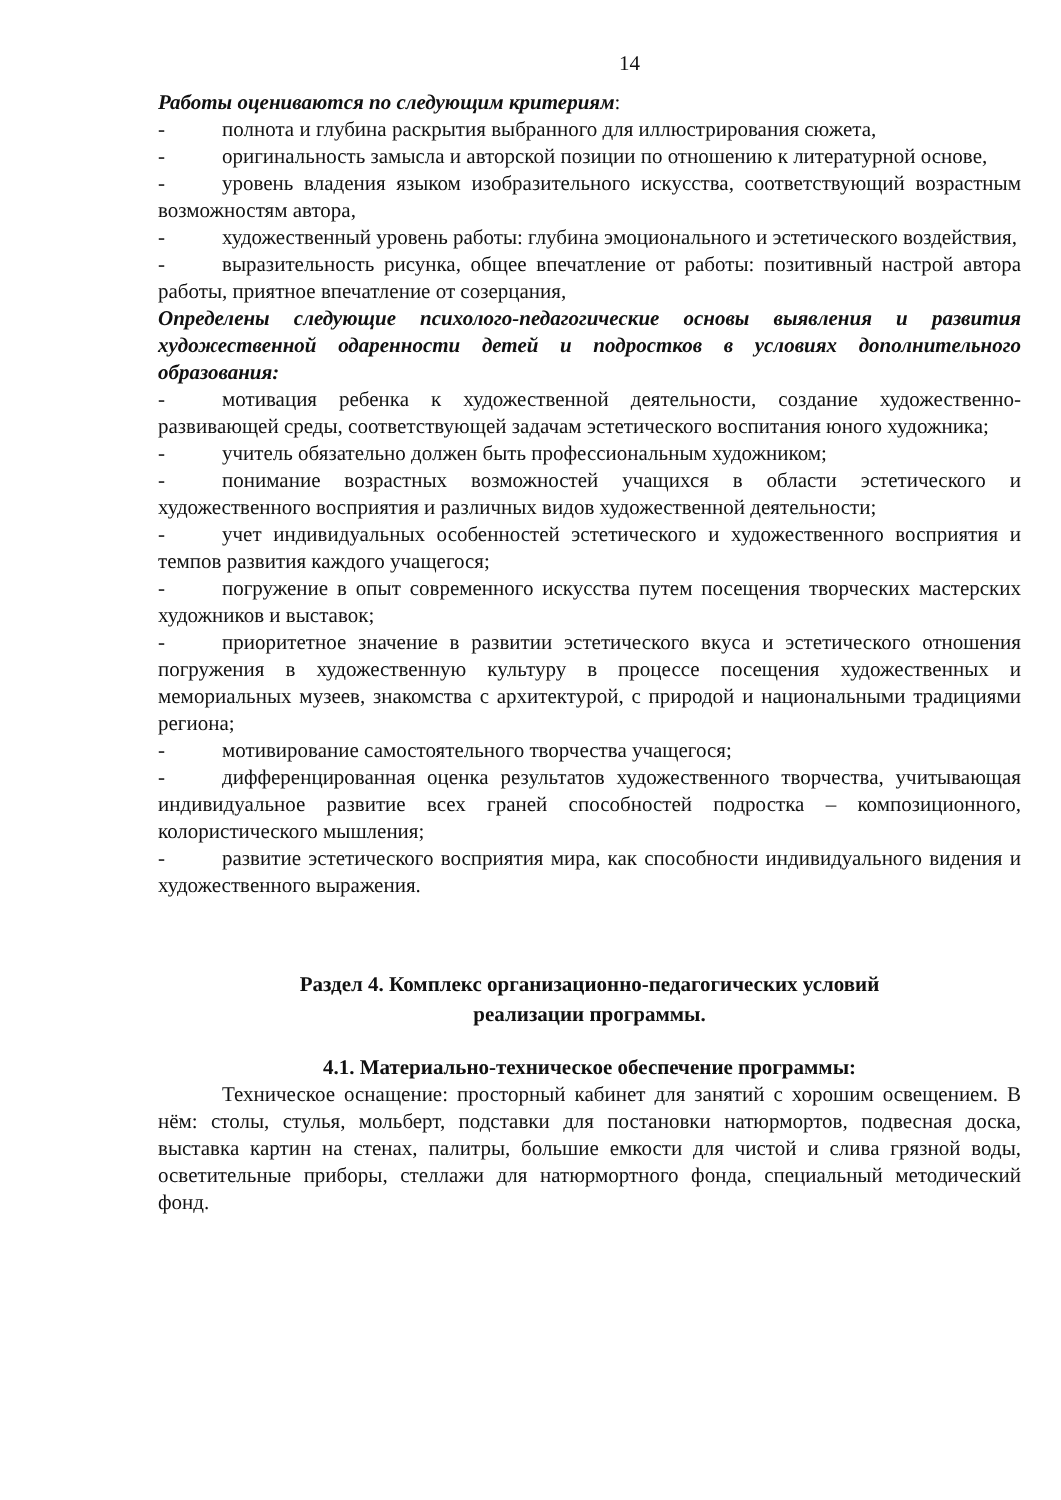14
Работы оцениваются по следующим критериям:
- полнота и глубина раскрытия выбранного для иллюстрирования сюжета,
- оригинальность замысла и авторской позиции по отношению к литературной основе,
- уровень владения языком изобразительного искусства, соответствующий возрастным возможностям автора,
- художественный уровень работы: глубина эмоционального и эстетического воздействия,
- выразительность рисунка, общее впечатление от работы: позитивный настрой автора работы, приятное впечатление от созерцания,
Определены следующие психолого-педагогические основы выявления и развития художественной одаренности детей и подростков в условиях дополнительного образования:
- мотивация ребенка к художественной деятельности, создание художественно-развивающей среды, соответствующей задачам эстетического воспитания юного художника;
- учитель обязательно должен быть профессиональным художником;
- понимание возрастных возможностей учащихся в области эстетического и художественного восприятия и различных видов художественной деятельности;
- учет индивидуальных особенностей эстетического и художественного восприятия и темпов развития каждого учащегося;
- погружение в опыт современного искусства путем посещения творческих мастерских художников и выставок;
- приоритетное значение в развитии эстетического вкуса и эстетического отношения погружения в художественную культуру в процессе посещения художественных и мемориальных музеев, знакомства с архитектурой, с природой и национальными традициями региона;
- мотивирование самостоятельного творчества учащегося;
- дифференцированная оценка результатов художественного творчества, учитывающая индивидуальное развитие всех граней способностей подростка – композиционного, колористического мышления;
- развитие эстетического восприятия мира, как способности индивидуального видения и художественного выражения.
Раздел 4. Комплекс организационно-педагогических условий
реализации программы.
4.1. Материально-техническое обеспечение программы:
Техническое оснащение: просторный кабинет для занятий с хорошим освещением. В нём: столы, стулья, мольберт, подставки для постановки натюрмортов, подвесная доска, выставка картин на стенах, палитры, большие емкости для чистой и слива грязной воды, осветительные приборы, стеллажи для натюрмортного фонда, специальный методический фонд.